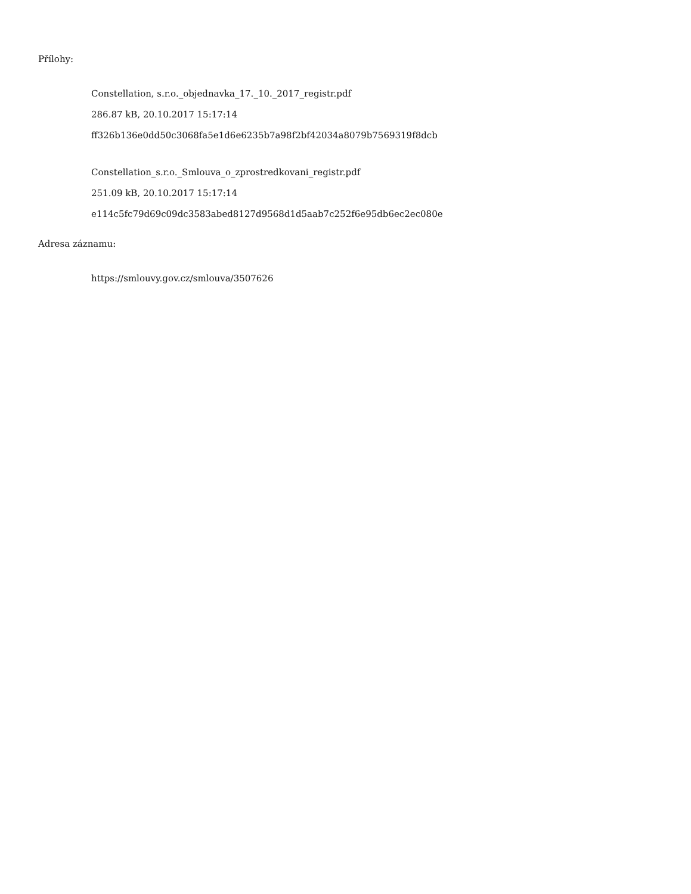Přílohy:
Constellation, s.r.o._objednavka_17._10._2017_registr.pdf
286.87 kB, 20.10.2017 15:17:14
ff326b136e0dd50c3068fa5e1d6e6235b7a98f2bf42034a8079b7569319f8dcb
Constellation_s.r.o._Smlouva_o_zprostredkovani_registr.pdf
251.09 kB, 20.10.2017 15:17:14
e114c5fc79d69c09dc3583abed8127d9568d1d5aab7c252f6e95db6ec2ec080e
Adresa záznamu:
https://smlouvy.gov.cz/smlouva/3507626